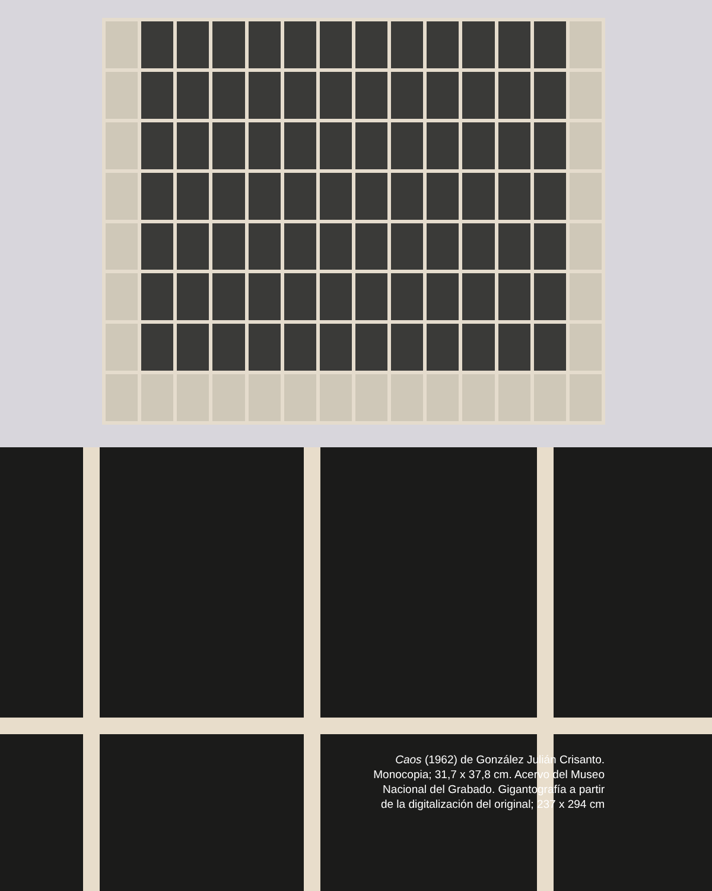Caos (1962) de González Julián Crisanto.
Monocopia; 31,7 x 37,8 cm. Acervo del Museo
Nacional del Grabado. Gigantografía a partir
de la digitalización del original; 237 x 294 cm